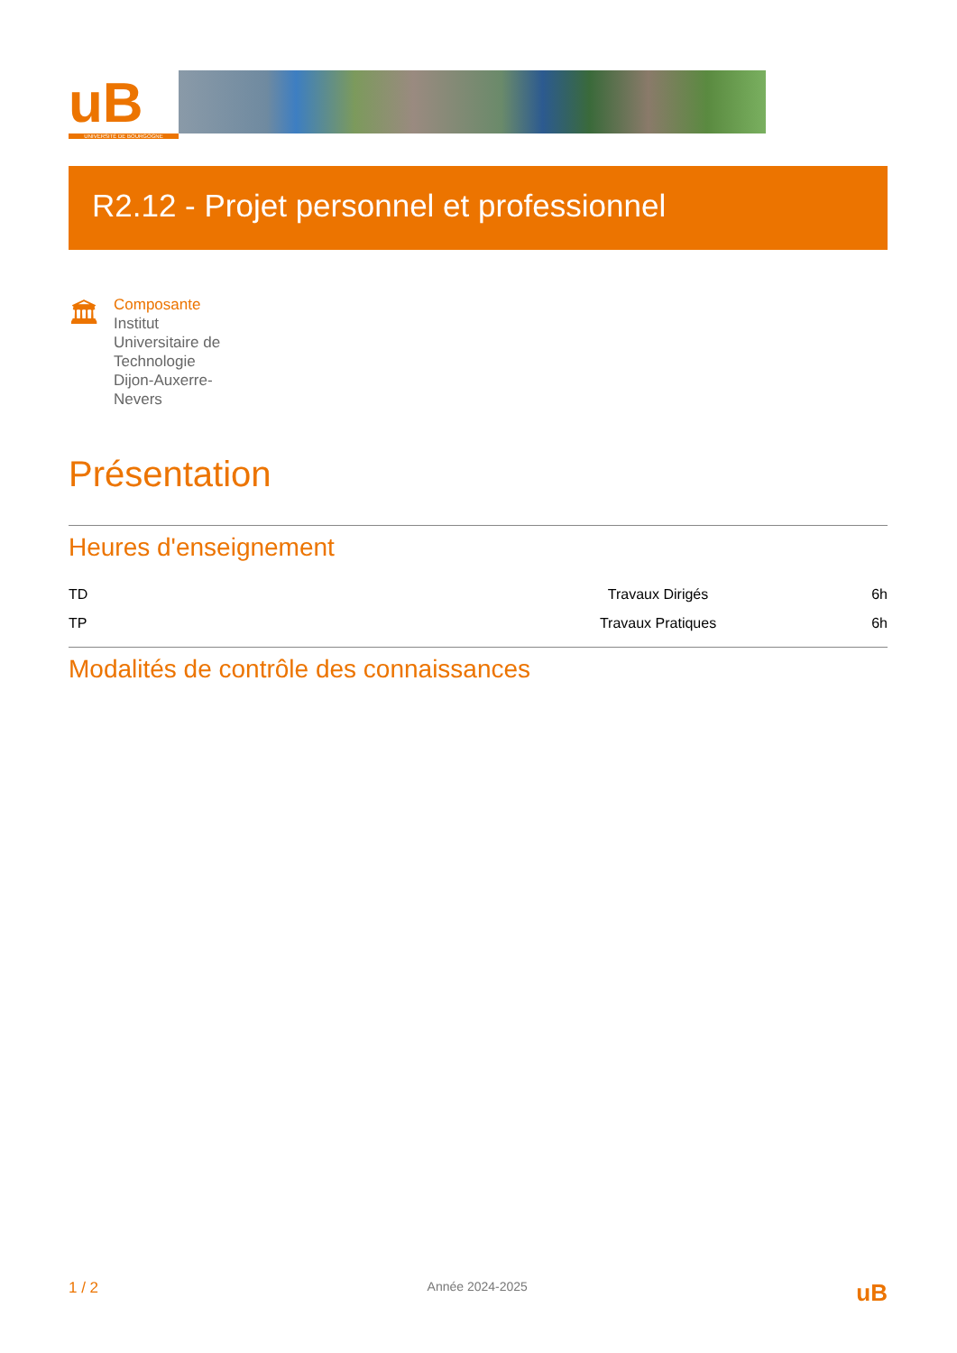uB
UNIVERSITÉ DE BOURGOGNE
R2.12 - Projet personnel et professionnel
🏛
Composante
Institut Universitaire de Technologie Dijon-Auxerre-Nevers
Présentation
Heures d'enseignement
| TD | Travaux Dirigés | 6h |
| TP | Travaux Pratiques | 6h |
Modalités de contrôle des connaissances
1 / 2 Année 2024-2025 uB